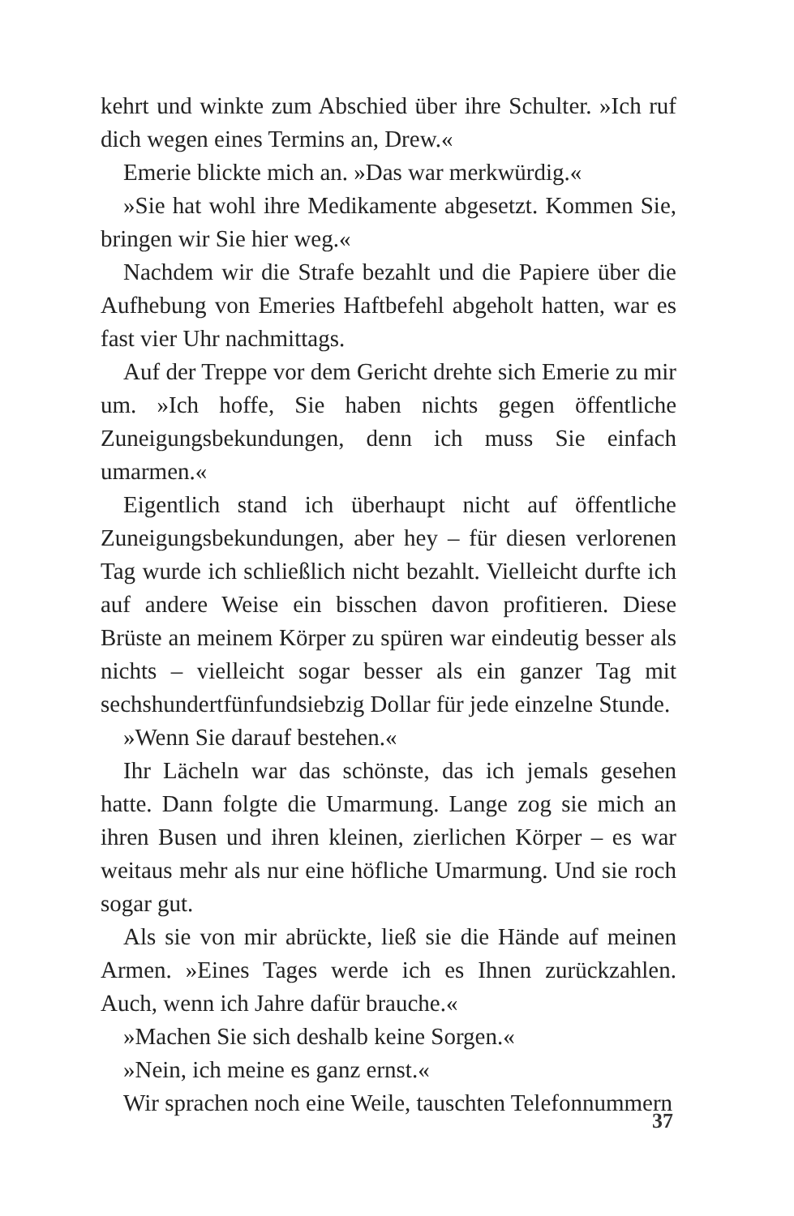kehrt und winkte zum Abschied über ihre Schulter. »Ich ruf dich wegen eines Termins an, Drew.«
Emerie blickte mich an. »Das war merkwürdig.«
»Sie hat wohl ihre Medikamente abgesetzt. Kommen Sie, bringen wir Sie hier weg.«
Nachdem wir die Strafe bezahlt und die Papiere über die Aufhebung von Emeries Haftbefehl abgeholt hatten, war es fast vier Uhr nachmittags.
Auf der Treppe vor dem Gericht drehte sich Emerie zu mir um. »Ich hoffe, Sie haben nichts gegen öffentliche Zuneigungsbekundungen, denn ich muss Sie einfach umarmen.«
Eigentlich stand ich überhaupt nicht auf öffentliche Zuneigungsbekundungen, aber hey – für diesen verlorenen Tag wurde ich schließlich nicht bezahlt. Vielleicht durfte ich auf andere Weise ein bisschen davon profitieren. Diese Brüste an meinem Körper zu spüren war eindeutig besser als nichts – vielleicht sogar besser als ein ganzer Tag mit sechshundertfünfundsiebzig Dollar für jede einzelne Stunde.
»Wenn Sie darauf bestehen.«
Ihr Lächeln war das schönste, das ich jemals gesehen hatte. Dann folgte die Umarmung. Lange zog sie mich an ihren Busen und ihren kleinen, zierlichen Körper – es war weitaus mehr als nur eine höfliche Umarmung. Und sie roch sogar gut.
Als sie von mir abrückte, ließ sie die Hände auf meinen Armen. »Eines Tages werde ich es Ihnen zurückzahlen. Auch, wenn ich Jahre dafür brauche.«
»Machen Sie sich deshalb keine Sorgen.«
»Nein, ich meine es ganz ernst.«
Wir sprachen noch eine Weile, tauschten Telefonnummern
37